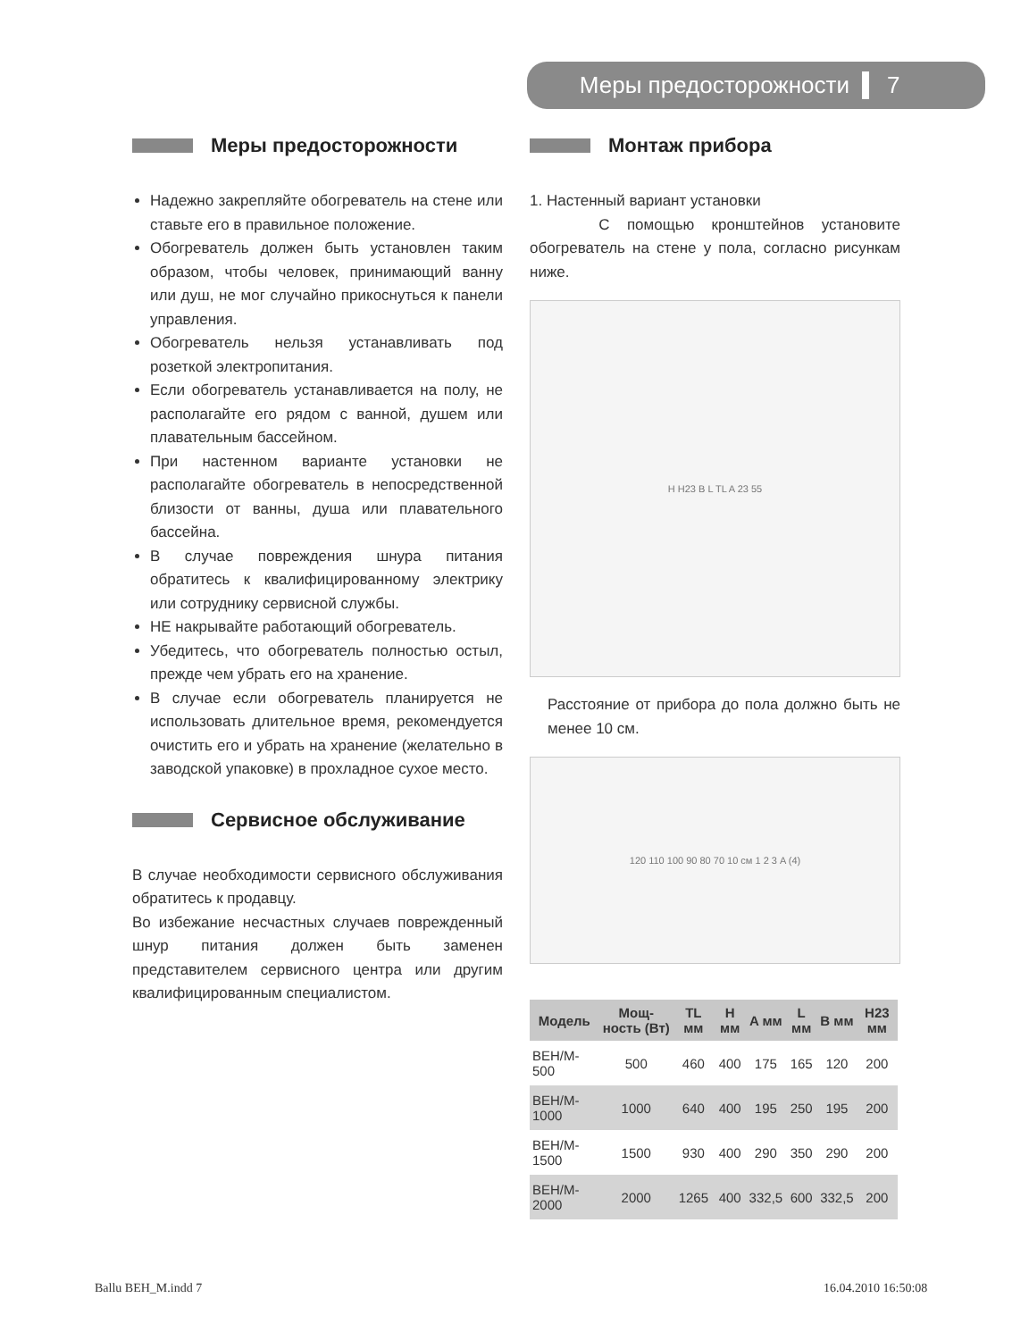Меры предосторожности 7
Меры предосторожности
Надежно закрепляйте обогреватель на стене или ставьте его в правильное положение.
Обогреватель должен быть установлен таким образом, чтобы человек, принимающий ванну или душ, не мог случайно прикоснуться к панели управления.
Обогреватель нельзя устанавливать под розеткой электропитания.
Если обогреватель устанавливается на полу, не располагайте его рядом с ванной, душем или плавательным бассейном.
При настенном варианте установки не располагайте обогреватель в непосредственной близости от ванны, душа или плавательного бассейна.
В случае повреждения шнура питания обратитесь к квалифицированному электрику или сотруднику сервисной службы.
НЕ накрывайте работающий обогреватель.
Убедитесь, что обогреватель полностью остыл, прежде чем убрать его на хранение.
В случае если обогреватель планируется не использовать длительное время, рекомендуется очистить его и убрать на хранение (желательно в заводской упаковке) в прохладное сухое место.
Сервисное обслуживание
В случае необходимости сервисного обслуживания обратитесь к продавцу.
Во избежание несчастных случаев поврежденный шнур питания должен быть заменен представителем сервисного центра или другим квалифицированным специалистом.
Монтаж прибора
1. Настенный вариант установки
С помощью кронштейнов установите обогреватель на стене у пола, согласно рисункам ниже.
H H23 B L TL A 23 55
Расстояние от прибора до пола должно быть не менее 10 см.
120 110 100 90 80 70 10 см 1 2 3 A (4)
| Модель | Мощ-ность (Вт) | TL мм | H мм | A мм | L мм | B мм | H23 мм |
| --- | --- | --- | --- | --- | --- | --- | --- |
| BEH/M-500 | 500 | 460 | 400 | 175 | 165 | 120 | 200 |
| BEH/M-1000 | 1000 | 640 | 400 | 195 | 250 | 195 | 200 |
| BEH/M-1500 | 1500 | 930 | 400 | 290 | 350 | 290 | 200 |
| BEH/M-2000 | 2000 | 1265 | 400 | 332,5 | 600 | 332,5 | 200 |
Ballu BEH_M.indd 7 16.04.2010 16:50:08